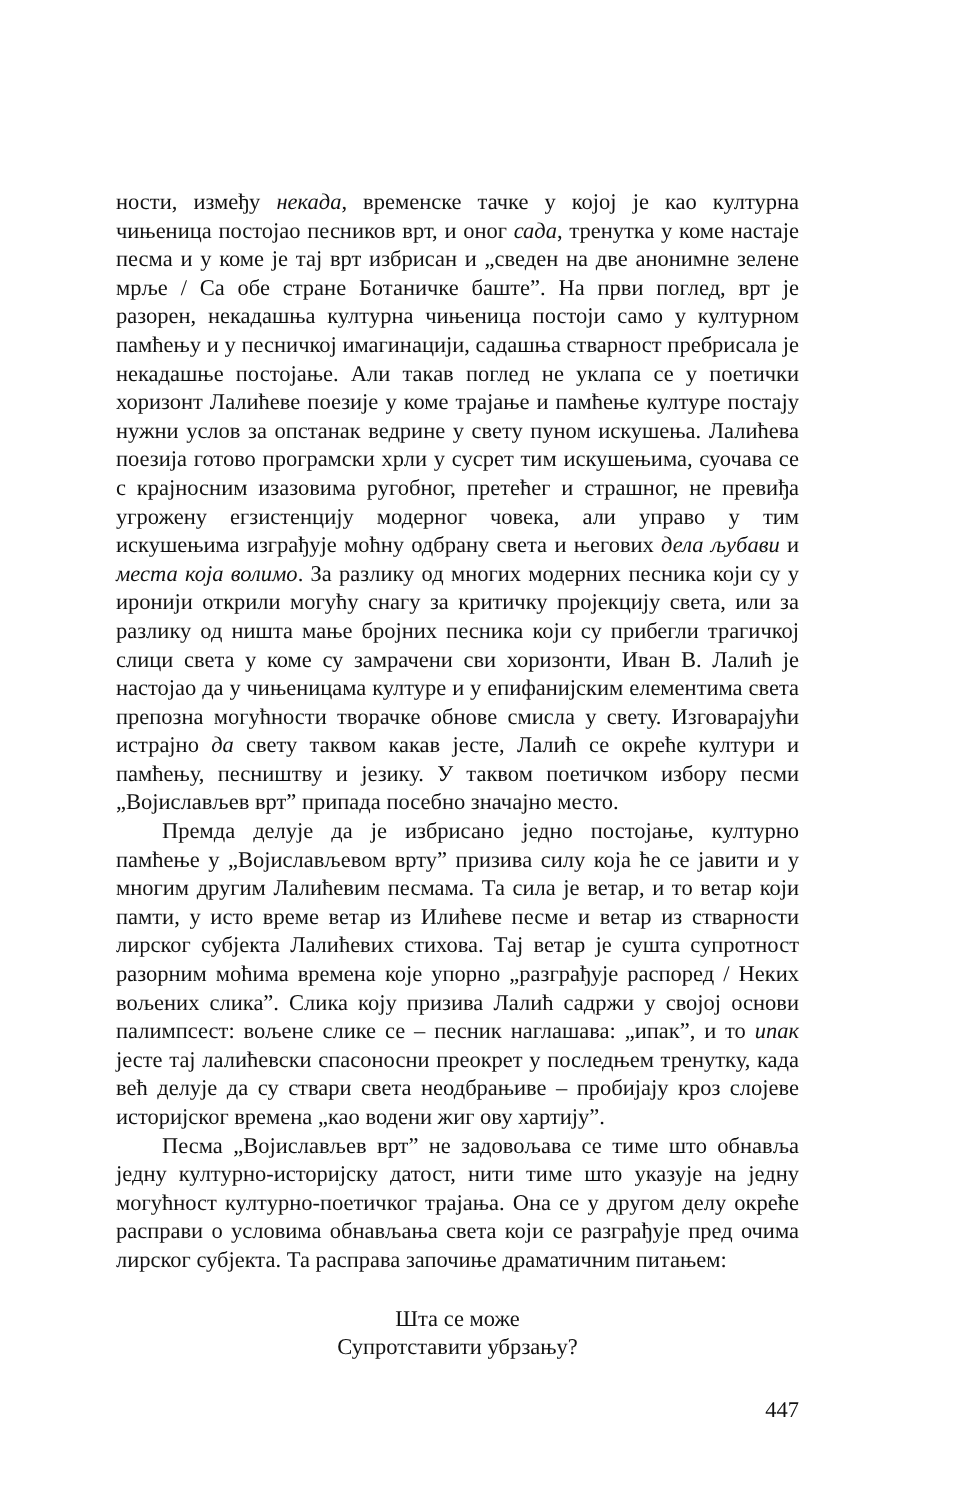ности, између некада, временске тачке у којој је као културна чињеница постојао песников врт, и оног сада, тренутка у коме настаје песма и у коме је тај врт избрисан и „сведен на две анонимне зелене мрље / Са обе стране Ботаничке баште”. На први поглед, врт је разорен, некадашња културна чињеница постоји само у културном памћењу и у песничкој имагинацији, садашња стварност пребрисала је некадашње постојање. Али такав поглед не уклапа се у поетички хоризонт Лалићеве поезије у коме трајање и памћење културе постају нужни услов за опстанак ведрине у свету пуном искушења. Лалићева поезија готово програмски хрли у сусрет тим искушењима, суочава се с крајносним изазовима ругобног, претећег и страшног, не превиђа угрожену егзистенцију модерног човека, али управо у тим искушењима изграђује моћну одбрану света и његових дела љубави и места која волимо. За разлику од многих модерних песника који су у иронији открили могућу снагу за критичку пројекцију света, или за разлику од ништа мање бројних песника који су прибегли трагичкој слици света у коме су замрачени сви хоризонти, Иван В. Лалић је настојао да у чињеницама културе и у епифанијским елементима света препозна могућности творачке обнове смисла у свету. Изговарајући истрајно да свету таквом какав јесте, Лалић се окреће култури и памћењу, песништву и језику. У таквом поетичком избору песми „Војислављев врт” припада посебно значајно место.
Премда делује да је избрисано једно постојање, културно памћење у „Војислављевом врту” призива силу која ће се јавити и у многим другим Лалићевим песмама. Та сила је ветар, и то ветар који памти, у исто време ветар из Илићеве песме и ветар из стварности лирског субјекта Лалићевих стихова. Тај ветар је сушта супротност разорним моћима времена које упорно „разграђује распоред / Неких вољених слика”. Слика коју призива Лалић садржи у својој основи палимпсест: вољене слике се – песник наглашава: „ипак”, и то ипак јесте тај лалићевски спасоносни преокрет у последњем тренутку, када већ делује да су ствари света неодбрањиве – пробијају кроз слојеве историјског времена „као водени жиг ову хартију”.
Песма „Војислављев врт” не задовољава се тиме што обнавља једну културно-историјску датост, нити тиме што указује на једну могућност културно-поетичког трајања. Она се у другом делу окреће расправи о условима обнављања света који се разграђује пред очима лирског субјекта. Та расправа започиње драматичним питањем:
Шта се може
Супротставити убрзању?
447